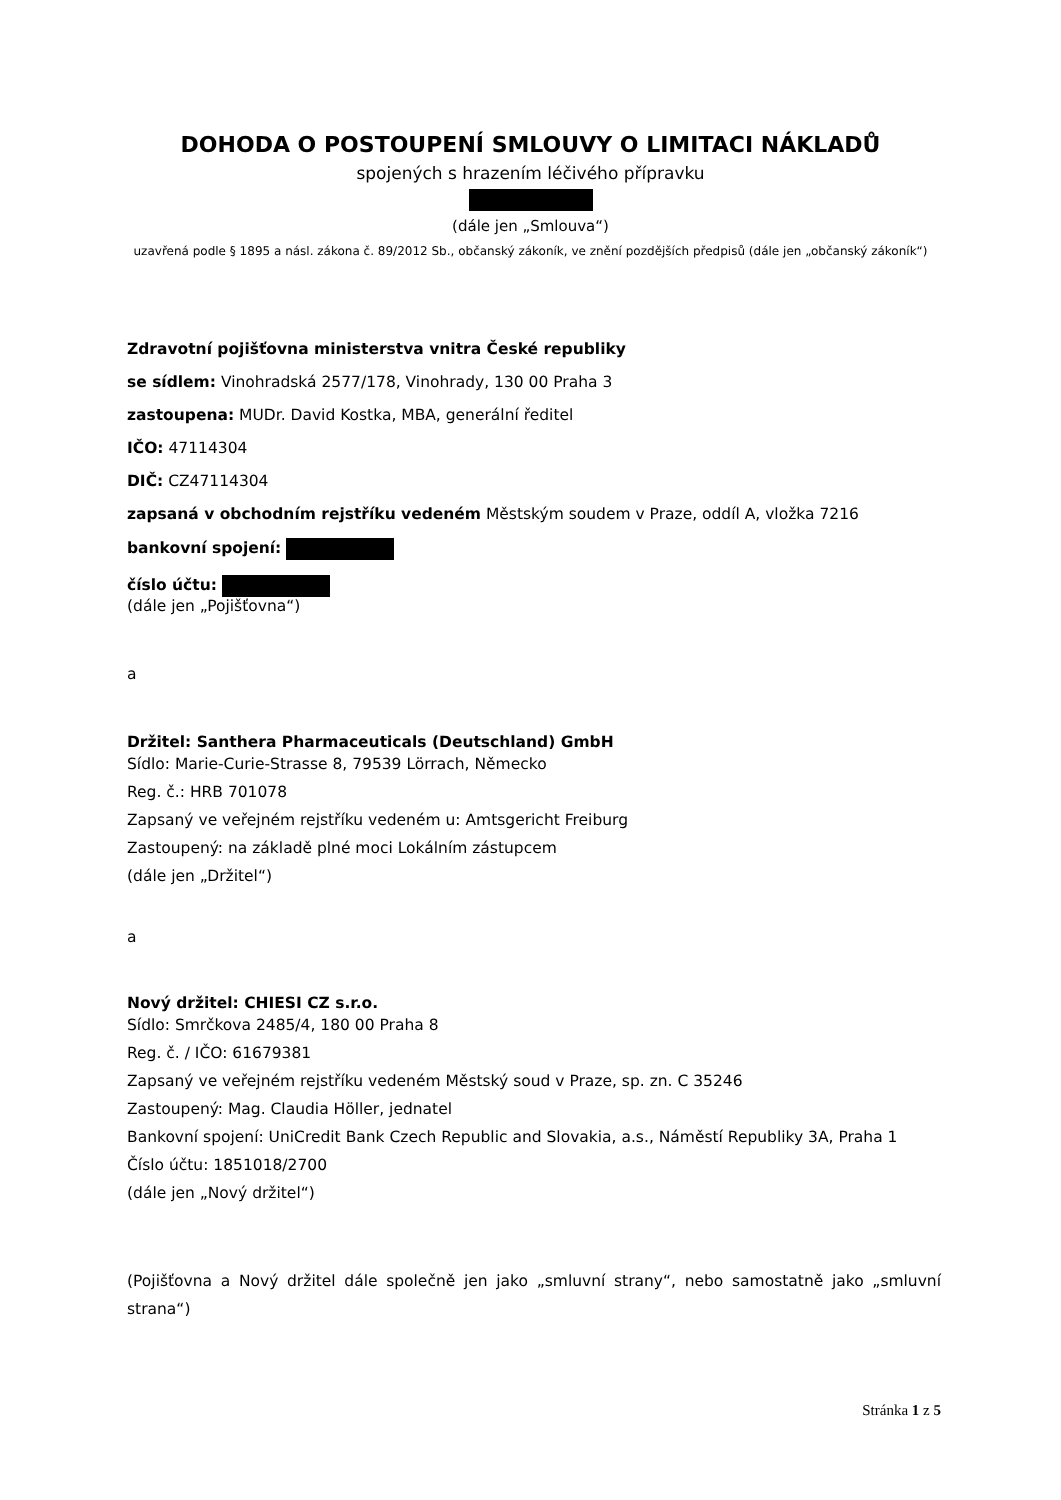DOHODA O POSTOUPENÍ SMLOUVY O LIMITACI NÁKLADŮ
spojených s hrazením léčivého přípravku
(dále jen „Smlouva“)
uzavřená podle § 1895 a násl. zákona č. 89/2012 Sb., občanský zákoník, ve znění pozdějších předpisů (dále jen „občanský zákoník“)
Zdravotní pojišťovna ministerstva vnitra České republiky
se sídlem: Vinohradská 2577/178, Vinohrady, 130 00 Praha 3
zastoupena: MUDr. David Kostka, MBA, generální ředitel
IČO: 47114304
DIČ: CZ47114304
zapsaná v obchodním rejstříku vedeném Městským soudem v Praze, oddíl A, vložka 7216
bankovní spojení:
číslo účtu:
(dále jen „Pojišťovna“)
a
Držitel: Santhera Pharmaceuticals (Deutschland) GmbH
Sídlo: Marie-Curie-Strasse 8, 79539 Lörrach, Německo
Reg. č.: HRB 701078
Zapsaný ve veřejném rejstříku vedeném u: Amtsgericht Freiburg
Zastoupený: na základě plné moci Lokálním zástupcem
(dále jen „Držitel“)
a
Nový držitel: CHIESI CZ s.r.o.
Sídlo: Smrčkova 2485/4, 180 00 Praha 8
Reg. č. / IČO: 61679381
Zapsaný ve veřejném rejstříku vedeném Městský soud v Praze, sp. zn. C 35246
Zastoupený: Mag. Claudia Höller, jednatel
Bankovní spojení: UniCredit Bank Czech Republic and Slovakia, a.s., Náměstí Republiky 3A, Praha 1
Číslo účtu: 1851018/2700
(dále jen „Nový držitel“)
(Pojišťovna a Nový držitel dále společně jen jako „smluvní strany“, nebo samostatně jako „smluvní strana“)
Stránka 1 z 5